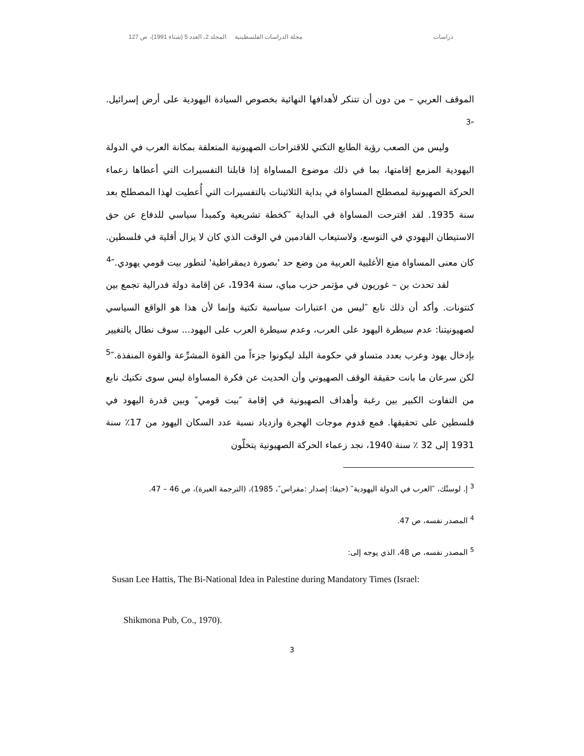دراسات مجلة الدراسات الفلسطينية المجلد 2، العدد 5 (شتاء 1991)، ص 127
الموقف العربي – من دون أن تتنكر لأهدافها النهائية بخصوص السيادة اليهودية على أرض إسرائيل.″<sup>3</sup>
وليس من الصعب رؤية الطابع التكتي للاقتراحات الصهيونية المتعلقة بمكانة العرب في الدولة اليهودية المزمع إقامتها، بما في ذلك موضوع المساواة إذا قابلنا التفسيرات التي أعطاها زعماء الحركة الصهيونية لمصطلح المساواة في بداية الثلاثينات بالتفسيرات التي أُعطيت لهذا المصطلح بعد سنة 1935. لقد اقترحت المساواة في البداية ″كخطة تشريعية وكمبدأ سياسي للدفاع عن حق الاستيطان اليهودي في التوسع، ولاستيعاب القادمين في الوقت الذي كان لا يزال أقلية في فلسطين. كان معنى المساواة منع الأغلبية العربية من وضع حد 'بصورة ديمقراطية' لتطور بيت قومي يهودي.″<sup>4</sup>
لقد تحدث بن – غوريون في مؤتمر حزب مباي، سنة 1934، عن إقامة دولة فدرالية تجمع بين كنتونات. وأكد أن ذلك نابع ″ليس من اعتبارات سياسية تكتية وإنما لأن هذا هو الواقع السياسي لصهيونيتنا: عدم سيطرة اليهود على العرب، وعدم سيطرة العرب على اليهود... سوف نطال بالتغيير بإدخال يهود وعرب بعدد متساو في حكومة البلد ليكونوا جزءاً من القوة المشرِّعة والقوة المنفذة.″<sup>5</sup> لكن سرعان ما بانت حقيقة الوقف الصهيوني وأن الحديث عن فكرة المساواة ليس سوى تكتيك نابع من التفاوت الكبير بين رغبة وأهداف الصهيونية في إقامة ″بيت قومي″ وبين قدرة اليهود في فلسطين على تحقيقها. فمع قدوم موجات الهجرة وازدياد نسبة عدد السكان اليهود من 17٪ سنة 1931 إلى 32 ٪ سنة 1940، نجد زعماء الحركة الصهيونية يتخلّون
<sup>3</sup> إ. لوستْك، ″العرب في الدولة اليهودية″ (حيفا: إصدار :مفراس″، 1985)، (الترجمة العبرة)، ص 46 – 47.
<sup>4</sup> المصدر نفسه، ص 47.
<sup>5</sup> المصدر نفسه، ص 48، الذي يوجه إلى:
Susan Lee Hattis, The Bi-National Idea in Palestine during Mandatory Times (Israel:
Shikmona Pub, Co., 1970).
3